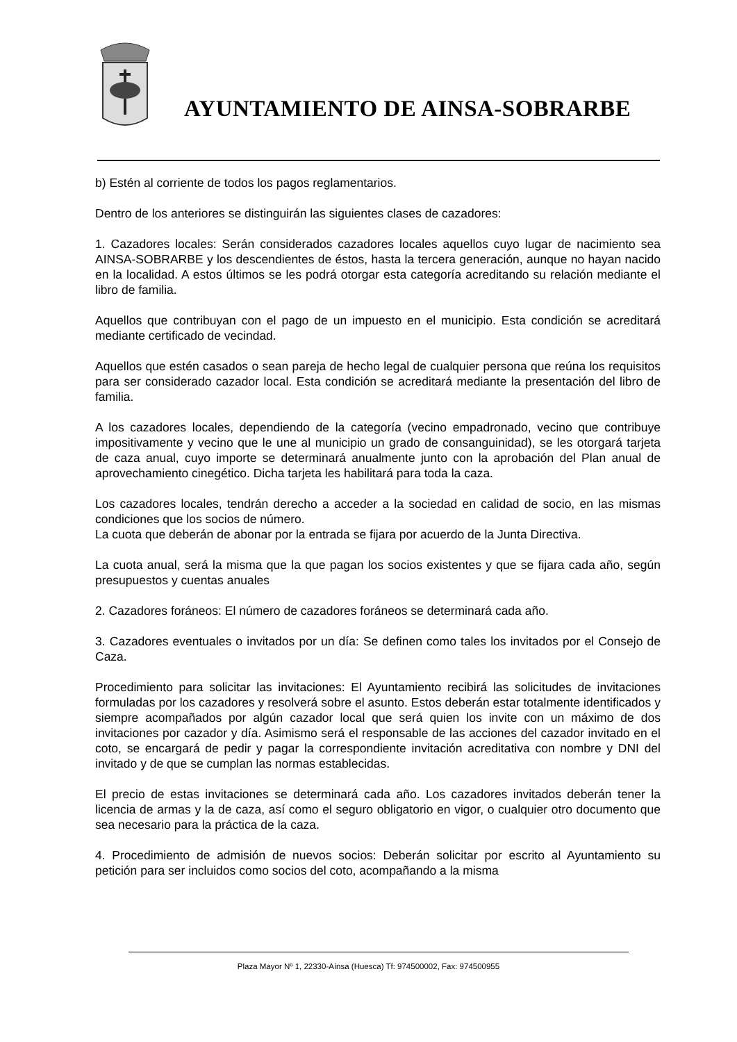AYUNTAMIENTO DE AINSA-SOBRARBE
b) Estén al corriente de todos los pagos reglamentarios.
Dentro de los anteriores se distinguirán las siguientes clases de cazadores:
1. Cazadores locales: Serán considerados cazadores locales aquellos cuyo lugar de nacimiento sea AINSA-SOBRARBE y los descendientes de éstos, hasta la tercera generación, aunque no hayan nacido en la localidad. A estos últimos se les podrá otorgar esta categoría acreditando su relación mediante el libro de familia.
Aquellos que contribuyan con el pago de un impuesto en el municipio. Esta condición se acreditará mediante certificado de vecindad.
Aquellos que estén casados o sean pareja de hecho legal de cualquier persona que reúna los requisitos para ser considerado cazador local. Esta condición se acreditará mediante la presentación del libro de familia.
A los cazadores locales, dependiendo de la categoría (vecino empadronado, vecino que contribuye impositivamente y vecino que le une al municipio un grado de consanguinidad), se les otorgará tarjeta de caza anual, cuyo importe se determinará anualmente junto con la aprobación del Plan anual de aprovechamiento cinegético. Dicha tarjeta les habilitará para toda la caza.
Los cazadores locales, tendrán derecho a acceder a la sociedad en calidad de socio, en las mismas condiciones que los socios de número.
La cuota que deberán de abonar por la entrada se fijara por acuerdo de la Junta Directiva.
La cuota anual, será la misma que la que pagan los socios existentes y que se fijara cada año, según presupuestos y cuentas anuales
2. Cazadores foráneos: El número de cazadores foráneos se determinará cada año.
3. Cazadores eventuales o invitados por un día: Se definen como tales los invitados por el Consejo de Caza.
Procedimiento para solicitar las invitaciones: El Ayuntamiento recibirá las solicitudes de invitaciones formuladas por los cazadores y resolverá sobre el asunto. Estos deberán estar totalmente identificados y siempre acompañados por algún cazador local que será quien los invite con un máximo de dos invitaciones por cazador y día. Asimismo será el responsable de las acciones del cazador invitado en el coto, se encargará de pedir y pagar la correspondiente invitación acreditativa con nombre y DNI del invitado y de que se cumplan las normas establecidas.
El precio de estas invitaciones se determinará cada año. Los cazadores invitados deberán tener la licencia de armas y la de caza, así como el seguro obligatorio en vigor, o cualquier otro documento que sea necesario para la práctica de la caza.
4. Procedimiento de admisión de nuevos socios: Deberán solicitar por escrito al Ayuntamiento su petición para ser incluidos como socios del coto, acompañando a la misma
Plaza Mayor Nº 1, 22330-Aínsa (Huesca) Tf: 974500002, Fax: 974500955